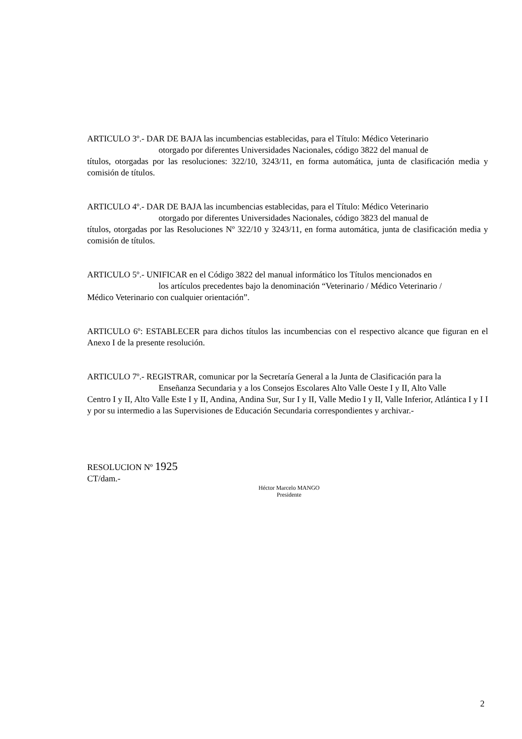ARTICULO 3º.- DAR DE BAJA las incumbencias establecidas, para el Título: Médico Veterinario
otorgado por diferentes Universidades Nacionales, código 3822 del manual de
títulos, otorgadas por las resoluciones: 322/10, 3243/11, en forma automática, junta de clasificación media y comisión de títulos.
ARTICULO 4º.- DAR DE BAJA las incumbencias establecidas, para el Título: Médico Veterinario
otorgado por diferentes Universidades Nacionales, código 3823 del manual de
títulos, otorgadas por las Resoluciones Nº 322/10 y 3243/11, en forma automática, junta de clasificación media y comisión de títulos.
ARTICULO 5º.- UNIFICAR en el Código 3822 del manual informático los Títulos mencionados en
los artículos precedentes bajo la denominación “Veterinario / Médico Veterinario /
Médico Veterinario con cualquier orientación”.
ARTICULO 6º: ESTABLECER para dichos títulos las incumbencias con el respectivo alcance que figuran en el Anexo I de la presente resolución.
ARTICULO 7º.- REGISTRAR, comunicar por la Secretaría General a la Junta de Clasificación para la
Enseñanza Secundaria y a los Consejos Escolares Alto Valle Oeste I y II, Alto Valle
Centro I y II, Alto Valle Este I y II, Andina, Andina Sur, Sur I y II, Valle Medio I y II, Valle Inferior, Atlántica I y I I y por su intermedio a las Supervisiones de Educación Secundaria correspondientes y archivar.-
RESOLUCION Nº 1925
CT/dam.-
Héctor Marcelo MANGO
Presidente
2